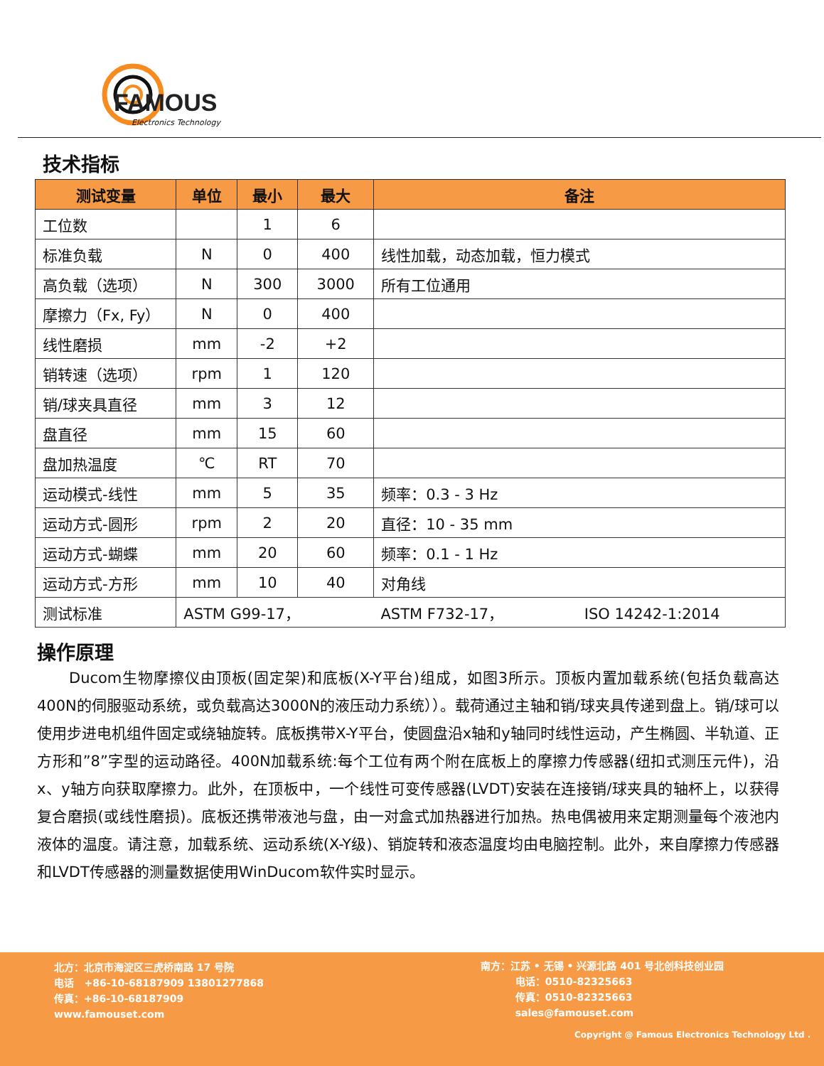FAMOUS
Electronics Technology
技术指标
| 测试变量 | 单位 | 最小 | 最大 | 备注 |
| --- | --- | --- | --- | --- |
| 工位数 | | 1 | 6 | |
| 标准负载 | N | 0 | 400 | 线性加载，动态加载，恒力模式 |
| 高负载（选项） | N | 300 | 3000 | 所有工位通用 |
| 摩擦力（Fx, Fy） | N | 0 | 400 | |
| 线性磨损 | mm | -2 | +2 | |
| 销转速（选项） | rpm | 1 | 120 | |
| 销/球夹具直径 | mm | 3 | 12 | |
| 盘直径 | mm | 15 | 60 | |
| 盘加热温度 | ℃ | RT | 70 | |
| 运动模式-线性 | mm | 5 | 35 | 频率：0.3 - 3 Hz |
| 运动方式-圆形 | rpm | 2 | 20 | 直径：10 - 35 mm |
| 运动方式-蝴蝶 | mm | 20 | 60 | 频率：0.1 - 1 Hz |
| 运动方式-方形 | mm | 10 | 40 | 对角线 |
| 测试标准 | ASTM G99-17， ASTM F732-17， ISO 14242-1:2014 | | | |
操作原理
Ducom生物摩擦仪由顶板(固定架)和底板(X-Y平台)组成，如图3所示。顶板内置加载系统(包括负载高达400N的伺服驱动系统，或负载高达3000N的液压动力系统））。载荷通过主轴和销/球夹具传递到盘上。销/球可以使用步进电机组件固定或绕轴旋转。底板携带X-Y平台，使圆盘沿x轴和y轴同时线性运动，产生椭圆、半轨道、正方形和”8”字型的运动路径。400N加载系统:每个工位有两个附在底板上的摩擦力传感器(纽扣式测压元件)，沿x、y轴方向获取摩擦力。此外，在顶板中，一个线性可变传感器(LVDT)安装在连接销/球夹具的轴杯上，以获得复合磨损(或线性磨损)。底板还携带液池与盘，由一对盒式加热器进行加热。热电偶被用来定期测量每个液池内液体的温度。请注意，加载系统、运动系统(X-Y级)、销旋转和液态温度均由电脑控制。此外，来自摩擦力传感器和LVDT传感器的测量数据使用WinDucom软件实时显示。
北方：北京市海淀区三虎桥南路 17 号院
电话 +86-10-68187909 13801277868
传真：+86-10-68187909
www.famouset.com
南方：江苏 • 无锡 • 兴源北路 401 号北创科技创业园
电话：0510-82325663
传真：0510-82325663
sales@famouset.com
Copyright @ Famous Electronics Technology Ltd .